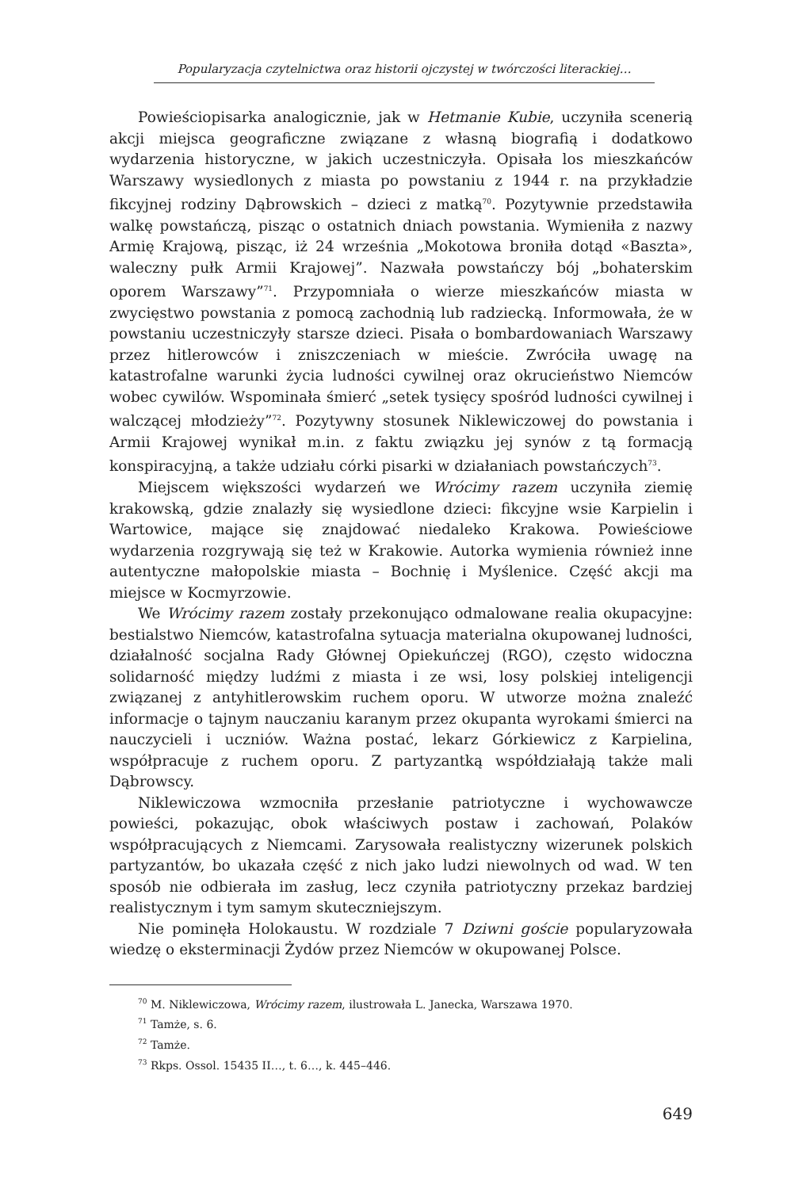Popularyzacja czytelnictwa oraz historii ojczystej w twórczości literackiej…
Powieściopisarka analogicznie, jak w Hetmanie Kubie, uczyniła scenerią akcji miejsca geograficzne związane z własną biografią i dodatkowo wydarzenia historyczne, w jakich uczestniczyła. Opisała los mieszkańców Warszawy wysiedlonych z miasta po powstaniu z 1944 r. na przykładzie fikcyjnej rodziny Dąbrowskich – dzieci z matką<sup>70</sup>. Pozytywnie przedstawiła walkę powstańczą, pisząc o ostatnich dniach powstania. Wymieniła z nazwy Armię Krajową, pisząc, iż 24 września „Mokotowa broniła dotąd «Baszta», waleczny pułk Armii Krajowej”. Nazwała powstańczy bój „bohaterskim oporem Warszawy”<sup>71</sup>. Przypomniała o wierze mieszkańców miasta w zwycięstwo powstania z pomocą zachodnią lub radziecką. Informowała, że w powstaniu uczestniczyły starsze dzieci. Pisała o bombardowaniach Warszawy przez hitlerowców i zniszczeniach w mieście. Zwróciła uwagę na katastrofalne warunki życia ludności cywilnej oraz okrucieństwo Niemców wobec cywilów. Wspominała śmierć „setek tysięcy spośród ludności cywilnej i walczącej młodzieży”<sup>72</sup>. Pozytywny stosunek Niklewiczowej do powstania i Armii Krajowej wynikał m.in. z faktu związku jej synów z tą formacją konspiracyjną, a także udziału córki pisarki w działaniach powstańczych<sup>73</sup>.
Miejscem większości wydarzeń we Wrócimy razem uczyniła ziemię krakowską, gdzie znalazły się wysiedlone dzieci: fikcyjne wsie Karpielin i Wartowice, mające się znajdować niedaleko Krakowa. Powieściowe wydarzenia rozgrywają się też w Krakowie. Autorka wymienia również inne autentyczne małopolskie miasta – Bochnię i Myślenice. Część akcji ma miejsce w Kocmyrzowie.
We Wrócimy razem zostały przekonująco odmalowane realia okupacyjne: bestialstwo Niemców, katastrofalna sytuacja materialna okupowanej ludności, działalność socjalna Rady Głównej Opiekuńczej (RGO), często widoczna solidarność między ludźmi z miasta i ze wsi, losy polskiej inteligencji związanej z antyhitlerowskim ruchem oporu. W utworze można znaleźć informacje o tajnym nauczaniu karanym przez okupanta wyrokami śmierci na nauczycieli i uczniów. Ważna postać, lekarz Górkiewicz z Karpielina, współpracuje z ruchem oporu. Z partyzantką współdziałają także mali Dąbrowscy.
Niklewiczowa wzmocniła przesłanie patriotyczne i wychowawcze powieści, pokazując, obok właściwych postaw i zachowań, Polaków współpracujących z Niemcami. Zarysowała realistyczny wizerunek polskich partyzantów, bo ukazała część z nich jako ludzi niewolnych od wad. W ten sposób nie odbierała im zasług, lecz czyniła patriotyczny przekaz bardziej realistycznym i tym samym skuteczniejszym.
Nie pominęła Holokaustu. W rozdziale 7 Dziwni goście popularyzowała wiedzę o eksterminacji Żydów przez Niemców w okupowanej Polsce.
<sup>70</sup> M. Niklewiczowa, Wrócimy razem, ilustrowała L. Janecka, Warszawa 1970.
<sup>71</sup> Tamże, s. 6.
<sup>72</sup> Tamże.
<sup>73</sup> Rkps. Ossol. 15435 II…, t. 6…, k. 445–446.
649